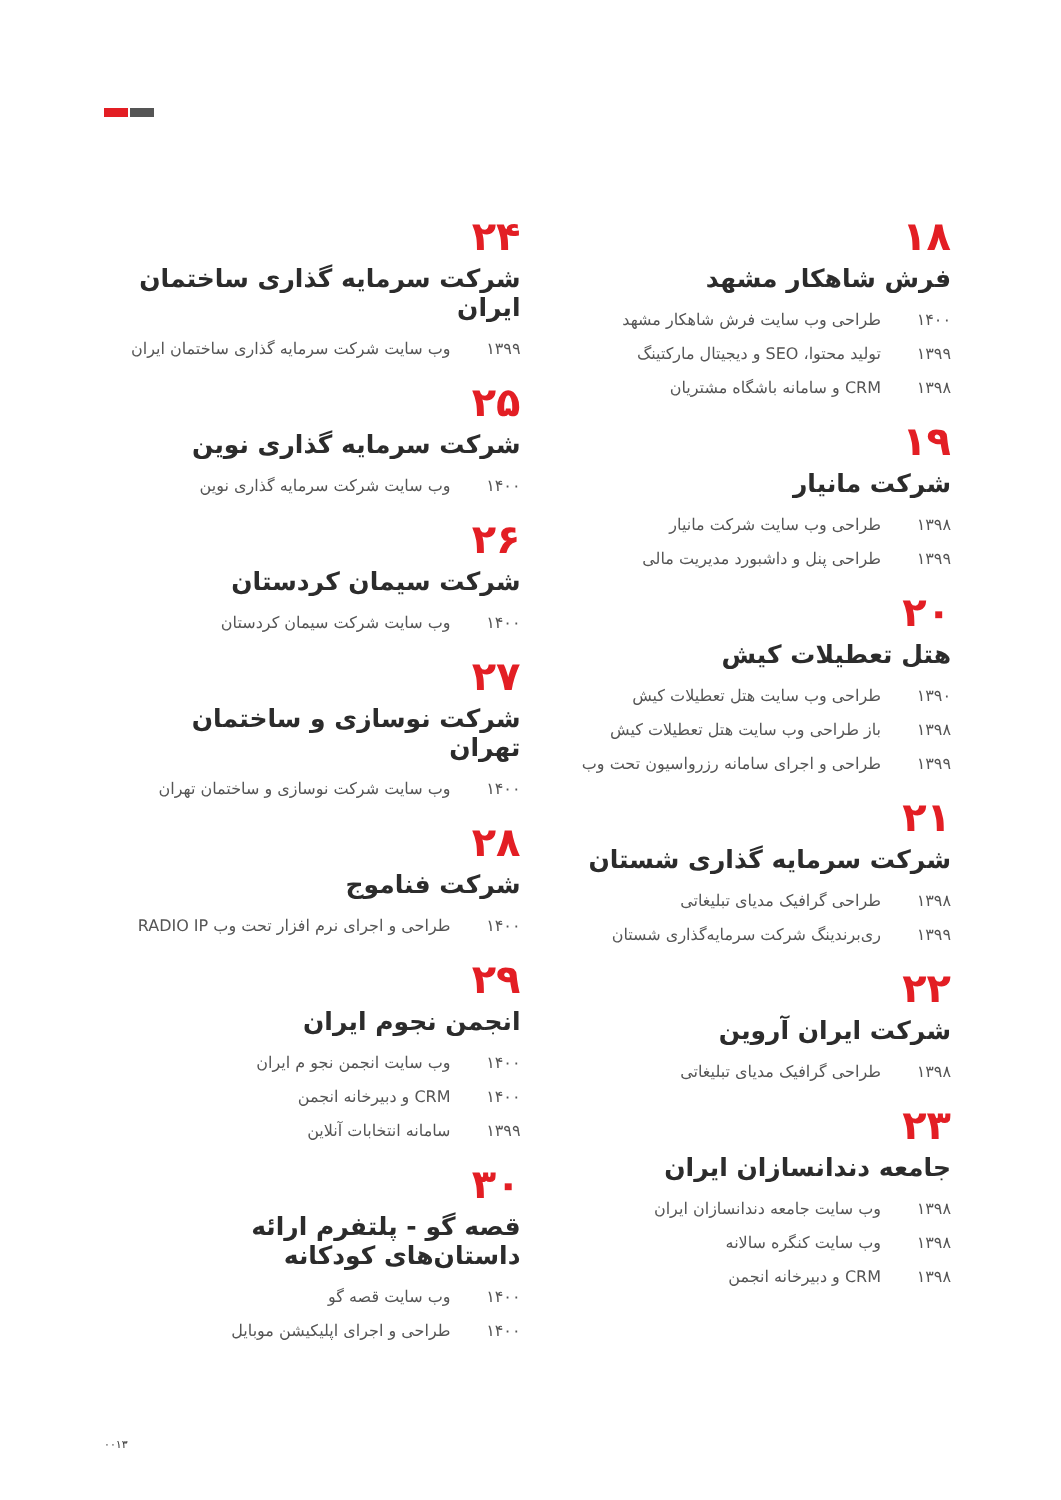۱۸
فرش شاهکار مشهد
۱۴۰۰ طراحی وب سایت فرش شاهکار مشهد
۱۳۹۹ تولید محتوا، SEO و دیجیتال مارکتینگ
۱۳۹۸ CRM و سامانه باشگاه مشتریان
۱۹
شرکت مانیار
۱۳۹۸ طراحی وب سایت شرکت مانیار
۱۳۹۹ طراحی پنل و داشبورد مدیریت مالی
۲۰
هتل تعطیلات کیش
۱۳۹۰ طراحی وب سایت هتل تعطیلات کیش
۱۳۹۸ باز طراحی وب سایت هتل تعطیلات کیش
۱۳۹۹ طراحی و اجرای سامانه رزرواسیون تحت وب
۲۱
شرکت سرمایه گذاری شستان
۱۳۹۸ طراحی گرافیک مدیای تبلیغاتی
۱۳۹۹ ری‌برندینگ شرکت سرمایه‌گذاری شستان
۲۲
شرکت ایران آروین
۱۳۹۸ طراحی گرافیک مدیای تبلیغاتی
۲۳
جامعه دندانسازان ایران
۱۳۹۸ وب سایت جامعه دندانسازان ایران
۱۳۹۸ وب سایت کنگره سالانه
۱۳۹۸ CRM و دبیرخانه انجمن
۲۴
شرکت سرمایه گذاری ساختمان ایران
۱۳۹۹ وب سایت شرکت سرمایه گذاری ساختمان ایران
۲۵
شرکت سرمایه گذاری نوین
۱۴۰۰ وب سایت شرکت سرمایه گذاری نوین
۲۶
شرکت سیمان کردستان
۱۴۰۰ وب سایت شرکت سیمان کردستان
۲۷
شرکت نوسازی و ساختمان تهران
۱۴۰۰ وب سایت شرکت نوسازی و ساختمان تهران
۲۸
شرکت فناموج
۱۴۰۰ طراحی و اجرای نرم افزار تحت وب RADIO IP
۲۹
انجمن نجوم ایران
۱۴۰۰ وب سایت انجمن نجو م ایران
۱۴۰۰ CRM و دبیرخانه انجمن
۱۳۹۹ سامانه انتخابات آنلاین
۳۰
قصه گو - پلتفرم ارائه داستان‌های کودکانه
۱۴۰۰ وب سایت قصه گو
۱۴۰۰ طراحی و اجرای اپلیکیشن موبایل
۰۰۱۳